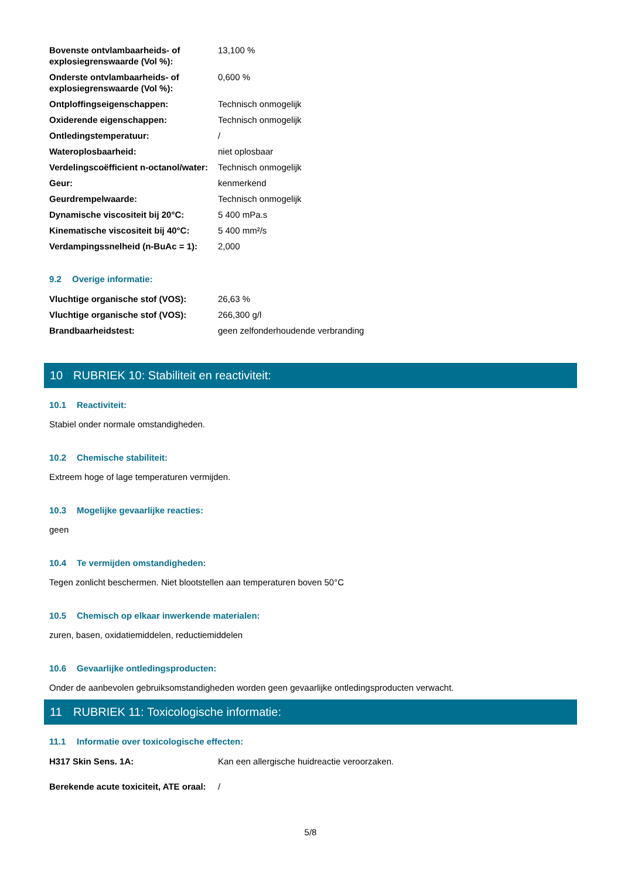| Bovenste ontvlambaarheids- of explosiegrenswaarde (Vol %): | 13,100 % |
| Onderste ontvlambaarheids- of explosiegrenswaarde (Vol %): | 0,600 % |
| Ontploffingseigenschappen: | Technisch onmogelijk |
| Oxiderende eigenschappen: | Technisch onmogelijk |
| Ontledingstemperatuur: | / |
| Wateroplosbaarheid: | niet oplosbaar |
| Verdelingscoëfficient n-octanol/water: | Technisch onmogelijk |
| Geur: | kenmerkend |
| Geurdrempelwaarde: | Technisch onmogelijk |
| Dynamische viscositeit bij 20°C: | 5 400 mPa.s |
| Kinematische viscositeit bij 40°C: | 5 400 mm²/s |
| Verdampingssnelheid (n-BuAc = 1): | 2,000 |
9.2 Overige informatie:
| Vluchtige organische stof (VOS): | 26,63 % |
| Vluchtige organische stof (VOS): | 266,300 g/l |
| Brandbaarheidstest: | geen zelfonderhoudende verbranding |
10 RUBRIEK 10: Stabiliteit en reactiviteit:
10.1 Reactiviteit:
Stabiel onder normale omstandigheden.
10.2 Chemische stabiliteit:
Extreem hoge of lage temperaturen vermijden.
10.3 Mogelijke gevaarlijke reacties:
geen
10.4 Te vermijden omstandigheden:
Tegen zonlicht beschermen. Niet blootstellen aan temperaturen boven 50°C
10.5 Chemisch op elkaar inwerkende materialen:
zuren, basen, oxidatiemiddelen, reductiemiddelen
10.6 Gevaarlijke ontledingsproducten:
Onder de aanbevolen gebruiksomstandigheden worden geen gevaarlijke ontledingsproducten verwacht.
11 RUBRIEK 11: Toxicologische informatie:
11.1 Informatie over toxicologische effecten:
| H317 Skin Sens. 1A: | Kan een allergische huidreactie veroorzaken. |
| Berekende acute toxiciteit, ATE oraal: | / |
5/8